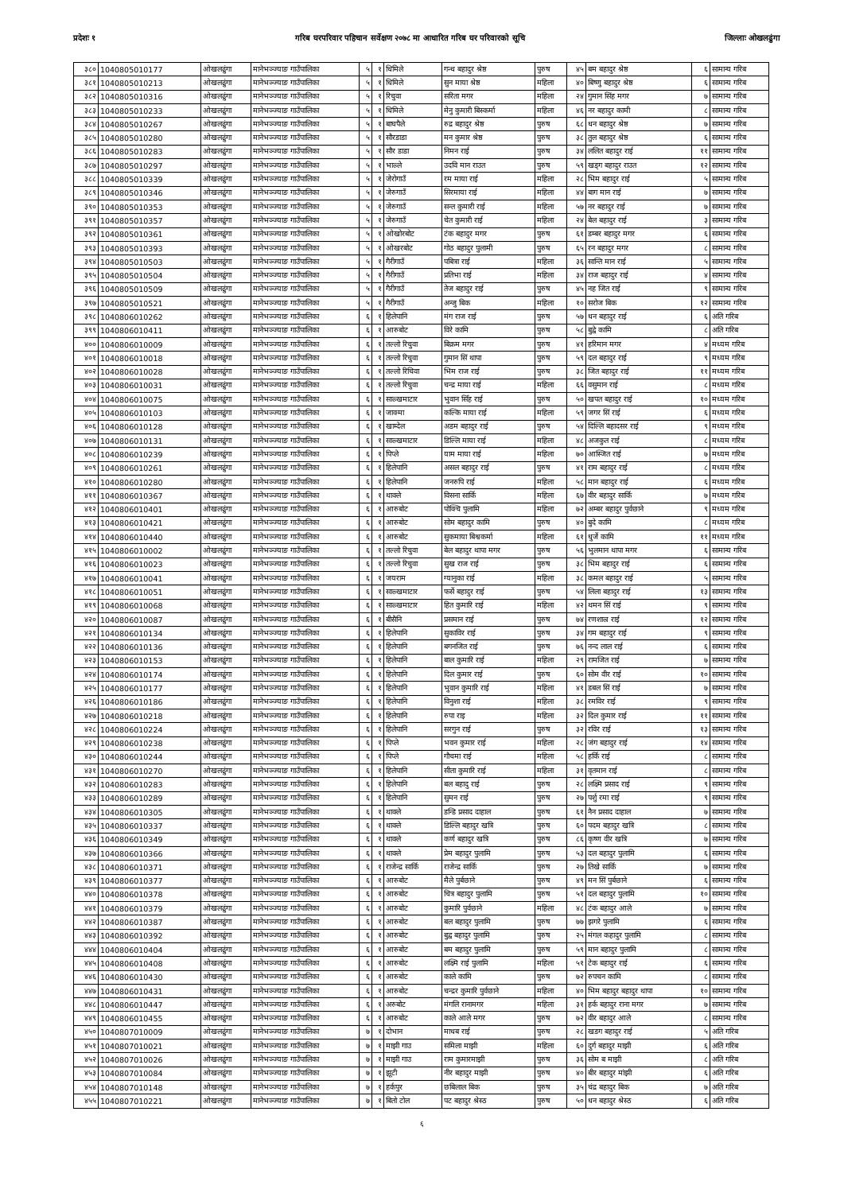प्रदेशः १ गरिब घरपरिवार पहिचान सर्वेक्षण २०७८ मा आधारित गरिब घर परिवारको सूचि जिल्लाः ओखलढुंगा
| ३८० | 1040805010177 | ओखलढुंगा | मानेभञ्ज्याङ गाउँपालिका | ५ | १ | धिमिले | गन्ध बहादुर श्रेष्ठ | पुरुष | ४५ | बम बहादुर श्रेष्ठ | ६ | सामान्य गरिब |
| ३८१ | 1040805010213 | ओखलढुंगा | मानेभञ्ज्याङ गाउँपालिका | ५ | १ | धिमिले | सुन माया श्रेष्ठ | महिला | ४० | बिष्णु बहादुर श्रेष्ठ | ६ | सामान्य गरिब |
| ३८२ | 1040805010316 | ओखलढुंगा | मानेभञ्ज्याङ गाउँपालिका | ५ | १ | रिचुवा | सरिता मगर | महिला | २४ | गुमान सिंह मगर | ७ | सामान्य गरिब |
| ३८३ | 1040805010233 | ओखलढुंगा | मानेभञ्ज्याङ गाउँपालिका | ५ | १ | धिमिले | मेनु कुमारी बिस्कर्मा | महिला | ४६ | नर बहादुर कामी | ८ | सामान्य गरिब |
| ३८४ | 1040805010267 | ओखलढुंगा | मानेभञ्ज्याङ गाउँपालिका | ५ | १ | बाघपैले | रुद्र बहादुर श्रेष्ठ | पुरुष | ६८ | धन बहादुर श्रेष्ठ | ७ | सामान्य गरिब |
| ३८५ | 1040805010280 | ओखलढुंगा | मानेभञ्ज्याङ गाउँपालिका | ५ | १ | सौरडाडा | मन कुमार श्रेष्ठ | पुरुष | ३८ | तुल बहादुर श्रेष्ठ | ६ | सामान्य गरिब |
| ३८६ | 1040805010283 | ओखलढुंगा | मानेभञ्ज्याङ गाउँपालिका | ५ | १ | सौर डाडा | निमन राई | पुरुष | ३४ | ललित बहादुर राई | ११ | सामान्य गरिब |
| ३८७ | 1040805010297 | ओखलढुंगा | मानेभञ्ज्याङ गाउँपालिका | ५ | १ | भाल्र्ले | उदवि मान राउत | पुरुष | ५९ | खड्ग बहादुर राउत | १२ | सामान्य गरिब |
| ३८८ | 1040805010339 | ओखलढुंगा | मानेभञ्ज्याङ गाउँपालिका | ५ | १ | जेरोगाउँ | रम माया राई | महिला | २८ | भिम बहादुर राई | ५ | सामान्य गरिब |
| ३८९ | 1040805010346 | ओखलढुंगा | मानेभञ्ज्याङ गाउँपालिका | ५ | १ | जेरुगाउँ | सिरमाया राई | महिला | ४४ | बाग मान राई | ७ | सामान्य गरिब |
| ३९० | 1040805010353 | ओखलढुंगा | मानेभञ्ज्याङ गाउँपालिका | ५ | १ | जेरुगाउँ | सन्त कुमारी राई | महिला | ५७ | नर बहादुर राई | ७ | सामान्य गरिब |
| ३९१ | 1040805010357 | ओखलढुंगा | मानेभञ्ज्याङ गाउँपालिका | ५ | १ | जेरुगाउँ | चेत कुमारी राई | महिला | २४ | बेल बहादुर राई | ३ | सामान्य गरिब |
| ३९२ | 1040805010361 | ओखलढुंगा | मानेभञ्ज्याङ गाउँपालिका | ५ | १ | ओखोरबोट | टंक बहादुर मगर | पुरुष | ६१ | डम्बर बहादुर मगर | ६ | सामान्य गरिब |
| ३९३ | 1040805010393 | ओखलढुंगा | मानेभञ्ज्याङ गाउँपालिका | ५ | १ | ओखरबोट | गोठ बहादुर पुलामी | पुरुष | ६५ | रन बहादुर मगर | ८ | सामान्य गरिब |
| ३९४ | 1040805010503 | ओखलढुंगा | मानेभञ्ज्याङ गाउँपालिका | ५ | १ | गैरीगाउँ | पबित्रा राई | महिला | ३६ | सान्ति मान राई | ५ | सामान्य गरिब |
| ३९५ | 1040805010504 | ओखलढुंगा | मानेभञ्ज्याङ गाउँपालिका | ५ | १ | गैरीगाउँ | प्रतिभा राई | महिला | ३४ | राज बहादुर राई | ४ | सामान्य गरिब |
| ३९६ | 1040805010509 | ओखलढुंगा | मानेभञ्ज्याङ गाउँपालिका | ५ | १ | गैरीगाउँ | तेज बहादुर राई | पुरुष | ४५ | नह जित राई | ९ | सामान्य गरिब |
| ३९७ | 1040805010521 | ओखलढुंगा | मानेभञ्ज्याङ गाउँपालिका | ५ | १ | गैरीगाउँ | अन्जु बिक | महिला | १० | सरोज बिक | १२ | सामान्य गरिब |
| ३९८ | 1040806010262 | ओखलढुंगा | मानेभञ्ज्याङ गाउँपालिका | ६ | १ | हिलेपानि | मंग राज राई | पुरुष | ५७ | धन बहादुर राई | ६ | अति गरिब |
| ३९९ | 1040806010411 | ओखलढुंगा | मानेभञ्ज्याङ गाउँपालिका | ६ | १ | आरुबोट | विरे कामि | पुरुष | ५८ | बुद्वे कामि | ८ | अति गरिब |
| ४०० | 1040806010009 | ओखलढुंगा | मानेभञ्ज्याङ गाउँपालिका | ६ | १ | तल्लो रिचुवा | बिक्रम मगर | पुरुष | ४१ | हरिमान मगर | ४ | मध्यम गरिब |
| ४०१ | 1040806010018 | ओखलढुंगा | मानेभञ्ज्याङ गाउँपालिका | ६ | १ | तल्लो रिचुवा | गुमान सिं थापा | पुरुष | ५९ | दल बहादुर राई | ९ | मध्यम गरिब |
| ४०२ | 1040806010028 | ओखलढुंगा | मानेभञ्ज्याङ गाउँपालिका | ६ | १ | तल्लो रिचिवा | भिम राज राई | पुरुष | ३८ | जित बहादुर राई | ११ | मध्यम गरिब |
| ४०३ | 1040806010031 | ओखलढुंगा | मानेभञ्ज्याङ गाउँपालिका | ६ | १ | तल्लो रिचुवा | चन्द्र माया राई | महिला | ६६ | वसुमान राई | ८ | मध्यम गरिब |
| ४०४ | 1040806010075 | ओखलढुंगा | मानेभञ्ज्याङ गाउँपालिका | ६ | १ | साल्र्खमाटार | भुवान सिँह राई | पुरुष | ५० | खपत बहादुर राई | १० | मध्यम गरिब |
| ४०५ | 1040806010103 | ओखलढुंगा | मानेभञ्ज्याङ गाउँपालिका | ६ | १ | जाक्मा | कल्कि माया राई | महिला | ५९ | जगर सिं राई | ६ | मध्यम गरिब |
| ४०६ | 1040806010128 | ओखलढुंगा | मानेभञ्ज्याङ गाउँपालिका | ६ | १ | खाम्देल | अडम बहादुर राई | पुरुष | ५४ | दिल्लि बहादसर राई | ९ | मध्यम गरिब |
| ४०७ | 1040806010131 | ओखलढुंगा | मानेभञ्ज्याङ गाउँपालिका | ६ | १ | साल्र्खमाटार | डिल्लि माया राई | महिला | ४८ | अजकुत राई | ८ | मध्यम गरिब |
| ४०८ | 1040806010239 | ओखलढुंगा | मानेभञ्ज्याङ गाउँपालिका | ६ | १ | पिप्ले | याम माया राई | महिला | ७० | आस्जित राई | ७ | मध्यम गरिब |
| ४०९ | 1040806010261 | ओखलढुंगा | मानेभञ्ज्याङ गाउँपालिका | ६ | १ | हिलेपानि | असल बहादुर राई | पुरुष | ४१ | राम बहादुर राई | ८ | मध्यम गरिब |
| ४१० | 1040806010280 | ओखलढुंगा | मानेभञ्ज्याङ गाउँपालिका | ६ | १ | हिलेपानि | जनरुपि राई | महिला | ५८ | मान बहादुर राई | ६ | मध्यम गरिब |
| ४११ | 1040806010367 | ओखलढुंगा | मानेभञ्ज्याङ गाउँपालिका | ६ | १ | थाक्ले | विसना सार्कि | महिला | ६७ | वीर बहादुर सार्कि | ७ | मध्यम गरिब |
| ४१२ | 1040806010401 | ओखलढुंगा | मानेभञ्ज्याङ गाउँपालिका | ६ | १ | आरुबोट | पोक्चि पुलामि | महिला | ७२ | अम्बर बहादुर पुर्वछाने | ९ | मध्यम गरिब |
| ४१३ | 1040806010421 | ओखलढुंगा | मानेभञ्ज्याङ गाउँपालिका | ६ | १ | आरुबोट | सोम बहादुर कामि | पुरुष | ४० | बुदे कामि | ८ | मध्यम गरिब |
| ४१४ | 1040806010440 | ओखलढुंगा | मानेभञ्ज्याङ गाउँपालिका | ६ | १ | आरुबोट | सुकमाया बिश्वकर्मा | महिला | ६१ | धुर्जे कामि | ११ | मध्यम गरिब |
| ४१५ | 1040806010002 | ओखलढुंगा | मानेभञ्ज्याङ गाउँपालिका | ६ | १ | तल्लो रिचुवा | बेल बहादुर थापा मगर | पुरुष | ५६ | भुलमान थापा मगर | ६ | सामान्य गरिब |
| ४१६ | 1040806010023 | ओखलढुंगा | मानेभञ्ज्याङ गाउँपालिका | ६ | १ | तल्लो रिचुवा | सुख राज राई | पुरुष | ३८ | भिम बहादुर राई | ६ | सामान्य गरिब |
| ४१७ | 1040806010041 | ओखलढुंगा | मानेभञ्ज्याङ गाउँपालिका | ६ | १ | जयराम | ग्यानुका राई | महिला | ३८ | कमल बहादुर राई | ५ | सामान्य गरिब |
| ४१८ | 1040806010051 | ओखलढुंगा | मानेभञ्ज्याङ गाउँपालिका | ६ | १ | साल्र्खमाटार | फर्से बहादुर राई | पुरुष | ५४ | लिला बहादुर राई | १३ | सामान्य गरिब |
| ४१९ | 1040806010068 | ओखलढुंगा | मानेभञ्ज्याङ गाउँपालिका | ६ | १ | साल्र्खमाटार | हित कुमारि राई | महिला | ४२ | थमन सिं राई | ९ | सामान्य गरिब |
| ४२० | 1040806010087 | ओखलढुंगा | मानेभञ्ज्याङ गाउँपालिका | ६ | १ | बीसैनि | प्रसमान राई | पुरुष | ७४ | रणशाल्र राई | १२ | सामान्य गरिब |
| ४२१ | 1040806010134 | ओखलढुंगा | मानेभञ्ज्याङ गाउँपालिका | ६ | १ | हिलेपानि | सुकाविर राई | पुरुष | ३४ | गम बहादुर राई | ९ | सामान्य गरिब |
| ४२२ | 1040806010136 | ओखलढुंगा | मानेभञ्ज्याङ गाउँपालिका | ६ | १ | हिलेपानि | बगनजित राई | पुरुष | ७६ | नन्द लाल राई | ६ | सामान्य गरिब |
| ४२३ | 1040806010153 | ओखलढुंगा | मानेभञ्ज्याङ गाउँपालिका | ६ | १ | हिलेपानि | बाल कुमारि राई | महिला | २९ | रामजित राई | ७ | सामान्य गरिब |
| ४२४ | 1040806010174 | ओखलढुंगा | मानेभञ्ज्याङ गाउँपालिका | ६ | १ | हिलेपानि | दिल कुमार राई | पुरुष | ६० | सोम वीर राई | १० | सामान्य गरिब |
| ४२५ | 1040806010177 | ओखलढुंगा | मानेभञ्ज्याङ गाउँपालिका | ६ | १ | हिलेपानि | भुवान कुमारि राई | महिला | ४१ | डबल सिं राई | ७ | सामान्य गरिब |
| ४२६ | 1040806010186 | ओखलढुंगा | मानेभञ्ज्याङ गाउँपालिका | ६ | १ | हिलेपानि | विनुशा राई | महिला | ३८ | रमविर राई | ९ | सामान्य गरिब |
| ४२७ | 1040806010218 | ओखलढुंगा | मानेभञ्ज्याङ गाउँपालिका | ६ | १ | हिलेपानि | रुपा राइ | महिला | ३२ | दिल कुमार राई | ११ | सामान्य गरिब |
| ४२८ | 1040806010224 | ओखलढुंगा | मानेभञ्ज्याङ गाउँपालिका | ६ | १ | हिलेपानि | सरगुन राई | पुरुष | ३२ | रविर राई | १३ | सामान्य गरिब |
| ४२९ | 1040806010238 | ओखलढुंगा | मानेभञ्ज्याङ गाउँपालिका | ६ | १ | पिप्ले | भवन कुमार राई | महिला | २८ | जंग बहादुर राई | १४ | सामान्य गरिब |
| ४३० | 1040806010244 | ओखलढुंगा | मानेभञ्ज्याङ गाउँपालिका | ६ | १ | पिप्ले | गौचमा राई | महिला | ५८ | हर्कि राई | ८ | सामान्य गरिब |
| ४३१ | 1040806010270 | ओखलढुंगा | मानेभञ्ज्याङ गाउँपालिका | ६ | १ | हिलेपानि | सीता कुमारि राई | महिला | ३१ | वृतमान राई | ८ | सामान्य गरिब |
| ४३२ | 1040806010283 | ओखलढुंगा | मानेभञ्ज्याङ गाउँपालिका | ६ | १ | हिलेपानि | बल बहादु राई | पुरुष | २८ | लक्ष्मि प्रसाद राई | ९ | सामान्य गरिब |
| ४३३ | 1040806010289 | ओखलढुंगा | मानेभञ्ज्याङ गाउँपालिका | ६ | १ | हिलेपानि | सुमन राई | पुरुष | २७ | पर्शु रमा राई | ९ | सामान्य गरिब |
| ४३४ | 1040806010305 | ओखलढुंगा | मानेभञ्ज्याङ गाउँपालिका | ६ | १ | थाक्ले | डन्डि प्रसाद दाहाल | पुरुष | ६१ | नैन प्रसाद दाहाल | ७ | सामान्य गरिब |
| ४३५ | 1040806010337 | ओखलढुंगा | मानेभञ्ज्याङ गाउँपालिका | ६ | १ | थाक्ले | डिल्लि बहादुर खत्रि | पुरुष | ६० | पदम बहादुर खत्रि | ८ | सामान्य गरिब |
| ४३६ | 1040806010349 | ओखलढुंगा | मानेभञ्ज्याङ गाउँपालिका | ६ | १ | थाक्ले | कर्ण बहादुर खत्रि | पुरुष | ८६ | कृष्ण वीर खत्रि | ७ | सामान्य गरिब |
| ४३७ | 1040806010366 | ओखलढुंगा | मानेभञ्ज्याङ गाउँपालिका | ६ | १ | थाक्ले | प्रेम बहादुर पुलामि | पुरुष | ५३ | दल बहादुर पुलामि | ६ | सामान्य गरिब |
| ४३८ | 1040806010371 | ओखलढुंगा | मानेभञ्ज्याङ गाउँपालिका | ६ | १ | राजेन्द्र सार्कि | राजेन्द्र सार्कि | पुरुष | २७ | तिखे सार्कि | ७ | सामान्य गरिब |
| ४३९ | 1040806010377 | ओखलढुंगा | मानेभञ्ज्याङ गाउँपालिका | ६ | १ | आरुबोट | मैले पुर्बछाने | पुरुष | ४९ | मन सिं पुर्बछाने | ६ | सामान्य गरिब |
| ४४० | 1040806010378 | ओखलढुंगा | मानेभञ्ज्याङ गाउँपालिका | ६ | १ | आरुबोट | चित्र बहादुर पुलामि | पुरुष | ५१ | दल बहादुर पुलामि | १० | सामान्य गरिब |
| ४४१ | 1040806010379 | ओखलढुंगा | मानेभञ्ज्याङ गाउँपालिका | ६ | १ | आरुबोट | कुमारि पुर्वछाने | महिला | ४८ | टंक बहादुर आले | ७ | सामान्य गरिब |
| ४४२ | 1040806010387 | ओखलढुंगा | मानेभञ्ज्याङ गाउँपालिका | ६ | १ | आरुबोट | बल बहादुर पुलामि | पुरुष | ७७ | झगरे पुलामि | ६ | सामान्य गरिब |
| ४४३ | 1040806010392 | ओखलढुंगा | मानेभञ्ज्याङ गाउँपालिका | ६ | १ | आरुबोट | बुद्व बहादुर पुलामि | पुरुष | २५ | मंगल कहादुर पुलामि | ८ | सामान्य गरिब |
| ४४४ | 1040806010404 | ओखलढुंगा | मानेभञ्ज्याङ गाउँपालिका | ६ | १ | आरुबोट | बम बहादुर पुलामि | पुरुष | ५९ | मान बहादुर पुलामि | ८ | सामान्य गरिब |
| ४४५ | 1040806010408 | ओखलढुंगा | मानेभञ्ज्याङ गाउँपालिका | ६ | १ | आरुबोट | लक्ष्मि राई पुलामि | महिला | ५१ | टेक बहादुर राई | ६ | सामान्य गरिब |
| ४४६ | 1040806010430 | ओखलढुंगा | मानेभञ्ज्याङ गाउँपालिका | ६ | १ | आरुबोट | काले कामि | पुरुष | ७२ | रुपचन कामि | ८ | सामान्य गरिब |
| ४४७ | 1040806010431 | ओखलढुंगा | मानेभञ्ज्याङ गाउँपालिका | ६ | १ | आरुबोट | चन्द्रर कुमारि पुर्वछाने | महिला | ४० | भिम बहादुर बहादुर थापा | १० | सामान्य गरिब |
| ४४८ | 1040806010447 | ओखलढुंगा | मानेभञ्ज्याङ गाउँपालिका | ६ | १ | अरुबोट | मंगलि रानामगर | महिला | ३१ | हर्क बहादुर राना मगर | ७ | सामान्य गरिब |
| ४४९ | 1040806010455 | ओखलढुंगा | मानेभञ्ज्याङ गाउँपालिका | ६ | १ | आरुबोट | काले आले मगर | पुरुष | ७२ | वीर बहादुर आले | ८ | सामान्य गरिब |
| ४५० | 1040807010009 | ओखलढुंगा | मानेभञ्ज्याङ गाउँपालिका | ७ | १ | दोभान | माधब राई | पुरुष | २८ | खडग बहादुर राई | ५ | अति गरिब |
| ४५१ | 1040807010021 | ओखलढुंगा | मानेभञ्ज्याङ गाउँपालिका | ७ | १ | माझी गाउ | समिला माझी | महिला | ६० | दुर्ग बहादुर माझी | ६ | अति गरिब |
| ४५२ | 1040807010026 | ओखलढुंगा | मानेभञ्ज्याङ गाउँपालिका | ७ | १ | माझी गाउ | राम कुमारमाझी | पुरुष | ३६ | सोम ब माझी | ८ | अति गरिब |
| ४५३ | 1040807010084 | ओखलढुंगा | मानेभञ्ज्याङ गाउँपालिका | ७ | १ | झूटी | नीर बहादुर माझी | पुरुष | ४० | बीर बहादुर मांझी | ६ | अति गरिब |
| ४५४ | 1040807010148 | ओखलढुंगा | मानेभञ्ज्याङ गाउँपालिका | ७ | १ | हर्कपुर | छबिलाल बिक | पुरुष | ३५ | चंद्र बहादुर बिक | ७ | अति गरिब |
| ४५५ | 1040807010221 | ओखलढुंगा | मानेभञ्ज्याङ गाउँपालिका | ७ | १ | बितो टोल | पट बहादुर श्रेस्ठ | पुरुष | ५० | धन बहादुर श्रेस्ठ | ६ | अति गरिब |
६